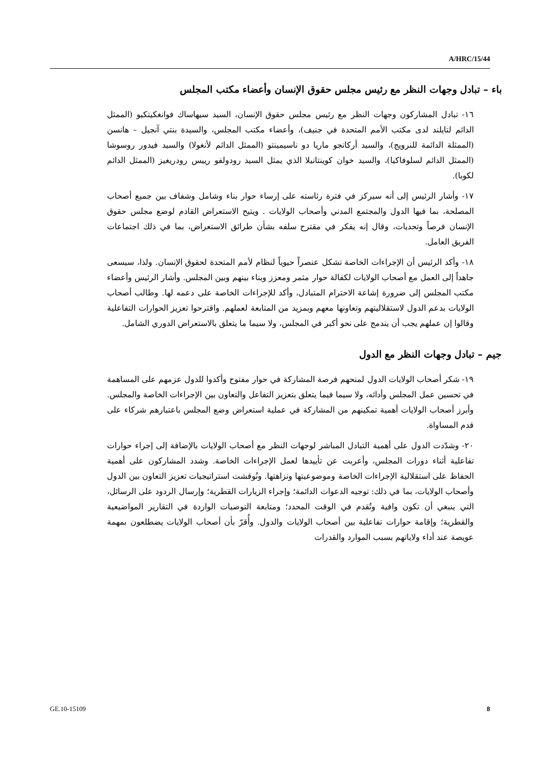A/HRC/15/44
باء – تبادل وجهات النظر مع رئيس مجلس حقوق الإنسان وأعضاء مكتب المجلس
١٦- تبادل المشاركون وجهات النظر مع رئيس مجلس حقوق الإنسان، السيد سيهاساك فوانغكيتكيو (الممثل الدائم لتايلند لدى مكتب الأمم المتحدة في جنيف)، وأعضاء مكتب المجلس، والسيدة بنتي آنجيل – هانسن (الممثلة الدائمة للنرويج)، والسيد أركانجو ماريا دو ناسيمينتو (الممثل الدائم لأنغولا) والسيد فيدور روسوشا (الممثل الدائم لسلوفاكيا)، والسيد خوان كوينتانيلا الذي يمثل السيد رودولفو رييس رودريغيز (الممثل الدائم لكوبا).
١٧- وأشار الرئيس إلى أنه سيركز في فترة رئاسته على إرساء حوار بناء وشامل وشفاف بين جميع أصحاب المصلحة، بما فيها الدول والمجتمع المدني وأصحاب الولايات . ويتيح الاستعراض القادم لوضع مجلس حقوق الإنسان فرصاً وتحديات، وقال إنه يفكر في مقترح سلفه بشأن طرائق الاستعراض، بما في ذلك اجتماعات الفريق العامل.
١٨- وأكد الرئيس أن الإجراءات الخاصة تشكل عنصراً حيوياً لنظام لأمم المتحدة لحقوق الإنسان. ولذا، سيسعى جاهداً إلى العمل مع أصحاب الولايات لكفالة حوار مثمر ومعزز وبناء بينهم وبين المجلس. وأشار الرئيس وأعضاء مكتب المجلس إلى ضرورة إشاعة الاحترام المتبادل، وأكد للإجراءات الخاصة على دعمه لها. وطالب أصحاب الولايات بدعم الدول لاستقلاليتهم وتعاونها معهم وبمزيد من المتابعة لعملهم. واقترحوا تعزيز الحوارات التفاعلية وقالوا إن عملهم يجب أن يندمج على نحو أكبر في المجلس، ولا سيما ما يتعلق بالاستعراض الدوري الشامل.
جيم – تبادل وجهات النظر مع الدول
١٩- شكر أصحاب الولايات الدول لمنحهم فرصة المشاركة في حوار مفتوح وأكدوا للدول عزمهم على المساهمة في تحسين عمل المجلس وأدائه، ولا سيما فيما يتعلق بتعزيز التفاعل والتعاون بين الإجراءات الخاصة والمجلس. وأبرز أصحاب الولايات أهمية تمكينهم من المشاركة في عملية استعراض وضع المجلس باعتبارهم شركاء على قدم المساواة.
٢٠- وشدّدت الدول على أهمية التبادل المباشر لوجهات النظر مع أصحاب الولايات بالإضافة إلى إجراء حوارات تفاعلية أثناء دورات المجلس، وأعربت عن تأييدها لعمل الإجراءات الخاصة. وشدد المشاركون على أهمية الحفاظ على استقلالية الإجراءات الخاصة وموضوعيتها ونزاهتها. ونُوقشت استراتيجيات تعزيز التعاون بين الدول وأصحاب الولايات، بما في ذلك: توجيه الدعوات الدائمة؛ وإجراء الزيارات القطرية؛ وإرسال الردود على الرسائل، التي ينبغي أن تكون وافية وتُقدم في الوقت المحدد؛ ومتابعة التوصيات الواردة في التقارير المواضيعية والقطرية؛ وإقامة حوارات تفاعلية بين أصحاب الولايات والدول. وأُقرّ بأن أصحاب الولايات يضطلعون بمهمة عويصة عند أداء ولاياتهم بسبب الموارد والقدرات
GE.10-15109 8